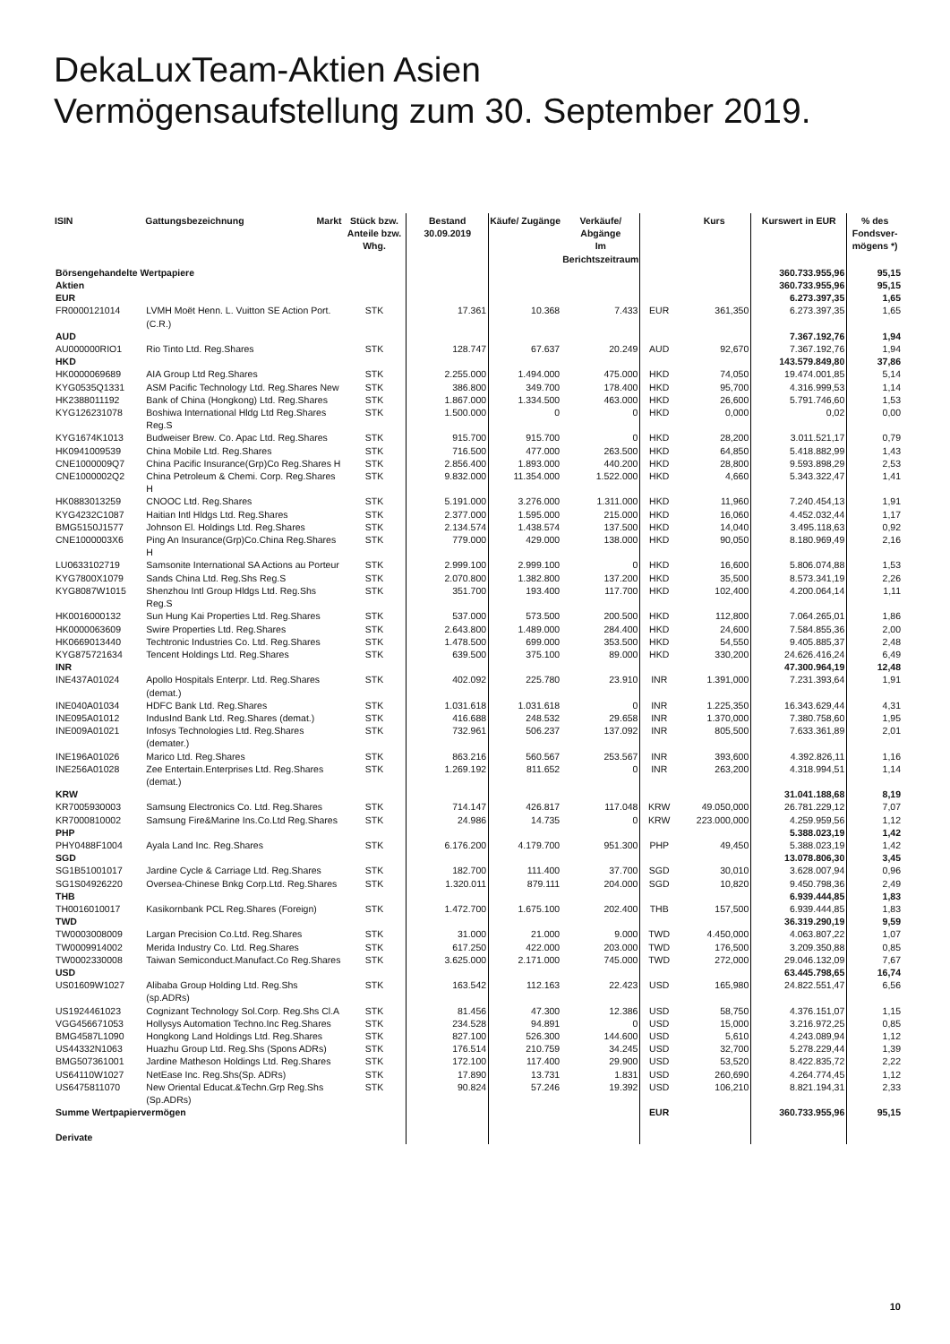DekaLuxTeam-Aktien Asien
Vermögensaufstellung zum 30. September 2019.
| ISIN | Gattungsbezeichnung | Markt | Stück bzw. Anteile bzw. Whg. | Bestand 30.09.2019 | Käufe/ Zugänge | Verkäufe/ Abgänge Im Berichtszeitraum | | Kurs | Kurswert in EUR | % des Fondsver-mögens *) |
| --- | --- | --- | --- | --- | --- | --- | --- | --- | --- | --- |
| Börsengehandelte Wertpapiere | | | | | | | | | 360.733.955,96 | 95,15 |
| Aktien | | | | | | | | | 360.733.955,96 | 95,15 |
| EUR | | | | | | | | | 6.273.397,35 | 1,65 |
| FR0000121014 | LVMH Moët Henn. L. Vuitton SE Action Port.(C.R.) | | STK | 17.361 | 10.368 | 7.433 | EUR | 361,350 | 6.273.397,35 | 1,65 |
| AUD | | | | | | | | | 7.367.192,76 | 1,94 |
| AU000000RIO1 | Rio Tinto Ltd. Reg.Shares | | STK | 128.747 | 67.637 | 20.249 | AUD | 92,670 | 7.367.192,76 | 1,94 |
| HKD | | | | | | | | | 143.579.849,80 | 37,86 |
| HK0000069689 | AIA Group Ltd Reg.Shares | | STK | 2.255.000 | 1.494.000 | 475.000 | HKD | 74,050 | 19.474.001,85 | 5,14 |
| KYG0535Q1331 | ASM Pacific Technology Ltd. Reg.Shares New | | STK | 386.800 | 349.700 | 178.400 | HKD | 95,700 | 4.316.999,53 | 1,14 |
| HK2388011192 | Bank of China (Hongkong) Ltd. Reg.Shares | | STK | 1.867.000 | 1.334.500 | 463.000 | HKD | 26,600 | 5.791.746,60 | 1,53 |
| KYG126231078 | Boshiwa International Hldg Ltd Reg.Shares Reg.S | | STK | 1.500.000 | 0 | 0 | HKD | 0,000 | 0,02 | 0,00 |
| KYG1674K1013 | Budweiser Brew. Co. Apac Ltd. Reg.Shares | | STK | 915.700 | 915.700 | 0 | HKD | 28,200 | 3.011.521,17 | 0,79 |
| HK0941009539 | China Mobile Ltd. Reg.Shares | | STK | 716.500 | 477.000 | 263.500 | HKD | 64,850 | 5.418.882,99 | 1,43 |
| CNE1000009Q7 | China Pacific Insurance(Grp)Co Reg.Shares H | | STK | 2.856.400 | 1.893.000 | 440.200 | HKD | 28,800 | 9.593.898,29 | 2,53 |
| CNE1000002Q2 | China Petroleum & Chemi. Corp. Reg.Shares H | | STK | 9.832.000 | 11.354.000 | 1.522.000 | HKD | 4,660 | 5.343.322,47 | 1,41 |
| HK0883013259 | CNOOC Ltd. Reg.Shares | | STK | 5.191.000 | 3.276.000 | 1.311.000 | HKD | 11,960 | 7.240.454,13 | 1,91 |
| KYG4232C1087 | Haitian Intl Hldgs Ltd. Reg.Shares | | STK | 2.377.000 | 1.595.000 | 215.000 | HKD | 16,060 | 4.452.032,44 | 1,17 |
| BMG5150J1577 | Johnson El. Holdings Ltd. Reg.Shares | | STK | 2.134.574 | 1.438.574 | 137.500 | HKD | 14,040 | 3.495.118,63 | 0,92 |
| CNE1000003X6 | Ping An Insurance(Grp)Co.China Reg.Shares H | | STK | 779.000 | 429.000 | 138.000 | HKD | 90,050 | 8.180.969,49 | 2,16 |
| LU0633102719 | Samsonite International SA Actions au Porteur | | STK | 2.999.100 | 2.999.100 | 0 | HKD | 16,600 | 5.806.074,88 | 1,53 |
| KYG7800X1079 | Sands China Ltd. Reg.Shs Reg.S | | STK | 2.070.800 | 1.382.800 | 137.200 | HKD | 35,500 | 8.573.341,19 | 2,26 |
| KYG8087W1015 | Shenzhou Intl Group Hldgs Ltd. Reg.Shs Reg.S | | STK | 351.700 | 193.400 | 117.700 | HKD | 102,400 | 4.200.064,14 | 1,11 |
| HK0016000132 | Sun Hung Kai Properties Ltd. Reg.Shares | | STK | 537.000 | 573.500 | 200.500 | HKD | 112,800 | 7.064.265,01 | 1,86 |
| HK0000063609 | Swire Properties Ltd. Reg.Shares | | STK | 2.643.800 | 1.489.000 | 284.400 | HKD | 24,600 | 7.584.855,36 | 2,00 |
| HK0669013440 | Techtronic Industries Co. Ltd. Reg.Shares | | STK | 1.478.500 | 699.000 | 353.500 | HKD | 54,550 | 9.405.885,37 | 2,48 |
| KYG875721634 | Tencent Holdings Ltd. Reg.Shares | | STK | 639.500 | 375.100 | 89.000 | HKD | 330,200 | 24.626.416,24 | 6,49 |
| INR | | | | | | | | | 47.300.964,19 | 12,48 |
| INE437A01024 | Apollo Hospitals Enterpr. Ltd. Reg.Shares (demat.) | | STK | 402.092 | 225.780 | 23.910 | INR | 1.391,000 | 7.231.393,64 | 1,91 |
| INE040A01034 | HDFC Bank Ltd. Reg.Shares | | STK | 1.031.618 | 1.031.618 | 0 | INR | 1.225,350 | 16.343.629,44 | 4,31 |
| INE095A01012 | IndusInd Bank Ltd. Reg.Shares (demat.) | | STK | 416.688 | 248.532 | 29.658 | INR | 1.370,000 | 7.380.758,60 | 1,95 |
| INE009A01021 | Infosys Technologies Ltd. Reg.Shares (demater.) | | STK | 732.961 | 506.237 | 137.092 | INR | 805,500 | 7.633.361,89 | 2,01 |
| INE196A01026 | Marico Ltd. Reg.Shares | | STK | 863.216 | 560.567 | 253.567 | INR | 393,600 | 4.392.826,11 | 1,16 |
| INE256A01028 | Zee Entertain.Enterprises Ltd. Reg.Shares (demat.) | | STK | 1.269.192 | 811.652 | 0 | INR | 263,200 | 4.318.994,51 | 1,14 |
| KRW | | | | | | | | | 31.041.188,68 | 8,19 |
| KR7005930003 | Samsung Electronics Co. Ltd. Reg.Shares | | STK | 714.147 | 426.817 | 117.048 | KRW | 49.050,000 | 26.781.229,12 | 7,07 |
| KR7000810002 | Samsung Fire&Marine Ins.Co.Ltd Reg.Shares | | STK | 24.986 | 14.735 | 0 | KRW | 223.000,000 | 4.259.959,56 | 1,12 |
| PHP | | | | | | | | | 5.388.023,19 | 1,42 |
| PHY0488F1004 | Ayala Land Inc. Reg.Shares | | STK | 6.176.200 | 4.179.700 | 951.300 | PHP | 49,450 | 5.388.023,19 | 1,42 |
| SGD | | | | | | | | | 13.078.806,30 | 3,45 |
| SG1B51001017 | Jardine Cycle & Carriage Ltd. Reg.Shares | | STK | 182.700 | 111.400 | 37.700 | SGD | 30,010 | 3.628.007,94 | 0,96 |
| SG1S04926220 | Oversea-Chinese Bnkg Corp.Ltd. Reg.Shares | | STK | 1.320.011 | 879.111 | 204.000 | SGD | 10,820 | 9.450.798,36 | 2,49 |
| THB | | | | | | | | | 6.939.444,85 | 1,83 |
| TH0016010017 | Kasikornbank PCL Reg.Shares (Foreign) | | STK | 1.472.700 | 1.675.100 | 202.400 | THB | 157,500 | 6.939.444,85 | 1,83 |
| TWD | | | | | | | | | 36.319.290,19 | 9,59 |
| TW0003008009 | Largan Precision Co.Ltd. Reg.Shares | | STK | 31.000 | 21.000 | 9.000 | TWD | 4.450,000 | 4.063.807,22 | 1,07 |
| TW0009914002 | Merida Industry Co. Ltd. Reg.Shares | | STK | 617.250 | 422.000 | 203.000 | TWD | 176,500 | 3.209.350,88 | 0,85 |
| TW0002330008 | Taiwan Semiconduct.Manufact.Co Reg.Shares | | STK | 3.625.000 | 2.171.000 | 745.000 | TWD | 272,000 | 29.046.132,09 | 7,67 |
| USD | | | | | | | | | 63.445.798,65 | 16,74 |
| US01609W1027 | Alibaba Group Holding Ltd. Reg.Shs (sp.ADRs) | | STK | 163.542 | 112.163 | 22.423 | USD | 165,980 | 24.822.551,47 | 6,56 |
| US1924461023 | Cognizant Technology Sol.Corp. Reg.Shs Cl.A | | STK | 81.456 | 47.300 | 12.386 | USD | 58,750 | 4.376.151,07 | 1,15 |
| VGG456671053 | Hollysys Automation Techno.Inc Reg.Shares | | STK | 234.528 | 94.891 | 0 | USD | 15,000 | 3.216.972,25 | 0,85 |
| BMG4587L1090 | Hongkong Land Holdings Ltd. Reg.Shares | | STK | 827.100 | 526.300 | 144.600 | USD | 5,610 | 4.243.089,94 | 1,12 |
| US44332N1063 | Huazhu Group Ltd. Reg.Shs (Spons ADRs) | | STK | 176.514 | 210.759 | 34.245 | USD | 32,700 | 5.278.229,44 | 1,39 |
| BMG507361001 | Jardine Matheson Holdings Ltd. Reg.Shares | | STK | 172.100 | 117.400 | 29.900 | USD | 53,520 | 8.422.835,72 | 2,22 |
| US64110W1027 | NetEase Inc. Reg.Shs(Sp. ADRs) | | STK | 17.890 | 13.731 | 1.831 | USD | 260,690 | 4.264.774,45 | 1,12 |
| US6475811070 | New Oriental Educat.&Techn.Grp Reg.Shs (Sp.ADRs) | | STK | 90.824 | 57.246 | 19.392 | USD | 106,210 | 8.821.194,31 | 2,33 |
| Summe Wertpapiervermögen | | | | | | | EUR | | 360.733.955,96 | 95,15 |
| Derivate | | | | | | | | | | |
10